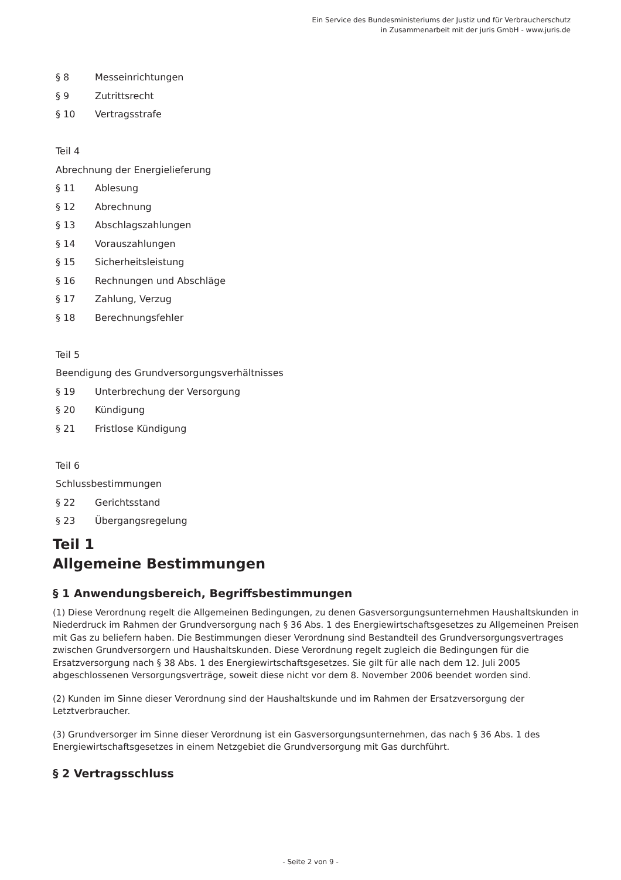Ein Service des Bundesministeriums der Justiz und für Verbraucherschutz
in Zusammenarbeit mit der juris GmbH - www.juris.de
§ 8 Messeinrichtungen
§ 9 Zutrittsrecht
§ 10 Vertragsstrafe
Teil 4
Abrechnung der Energielieferung
§ 11 Ablesung
§ 12 Abrechnung
§ 13 Abschlagszahlungen
§ 14 Vorauszahlungen
§ 15 Sicherheitsleistung
§ 16 Rechnungen und Abschläge
§ 17 Zahlung, Verzug
§ 18 Berechnungsfehler
Teil 5
Beendigung des Grundversorgungsverhältnisses
§ 19 Unterbrechung der Versorgung
§ 20 Kündigung
§ 21 Fristlose Kündigung
Teil 6
Schlussbestimmungen
§ 22 Gerichtsstand
§ 23 Übergangsregelung
Teil 1
Allgemeine Bestimmungen
§ 1 Anwendungsbereich, Begriffsbestimmungen
(1) Diese Verordnung regelt die Allgemeinen Bedingungen, zu denen Gasversorgungsunternehmen Haushaltskunden in Niederdruck im Rahmen der Grundversorgung nach § 36 Abs. 1 des Energiewirtschaftsgesetzes zu Allgemeinen Preisen mit Gas zu beliefern haben. Die Bestimmungen dieser Verordnung sind Bestandteil des Grundversorgungsvertrages zwischen Grundversorgern und Haushaltskunden. Diese Verordnung regelt zugleich die Bedingungen für die Ersatzversorgung nach § 38 Abs. 1 des Energiewirtschaftsgesetzes. Sie gilt für alle nach dem 12. Juli 2005 abgeschlossenen Versorgungsverträge, soweit diese nicht vor dem 8. November 2006 beendet worden sind.
(2) Kunden im Sinne dieser Verordnung sind der Haushaltskunde und im Rahmen der Ersatzversorgung der Letztverbraucher.
(3) Grundversorger im Sinne dieser Verordnung ist ein Gasversorgungsunternehmen, das nach § 36 Abs. 1 des Energiewirtschaftsgesetzes in einem Netzgebiet die Grundversorgung mit Gas durchführt.
§ 2 Vertragsschluss
- Seite 2 von 9 -